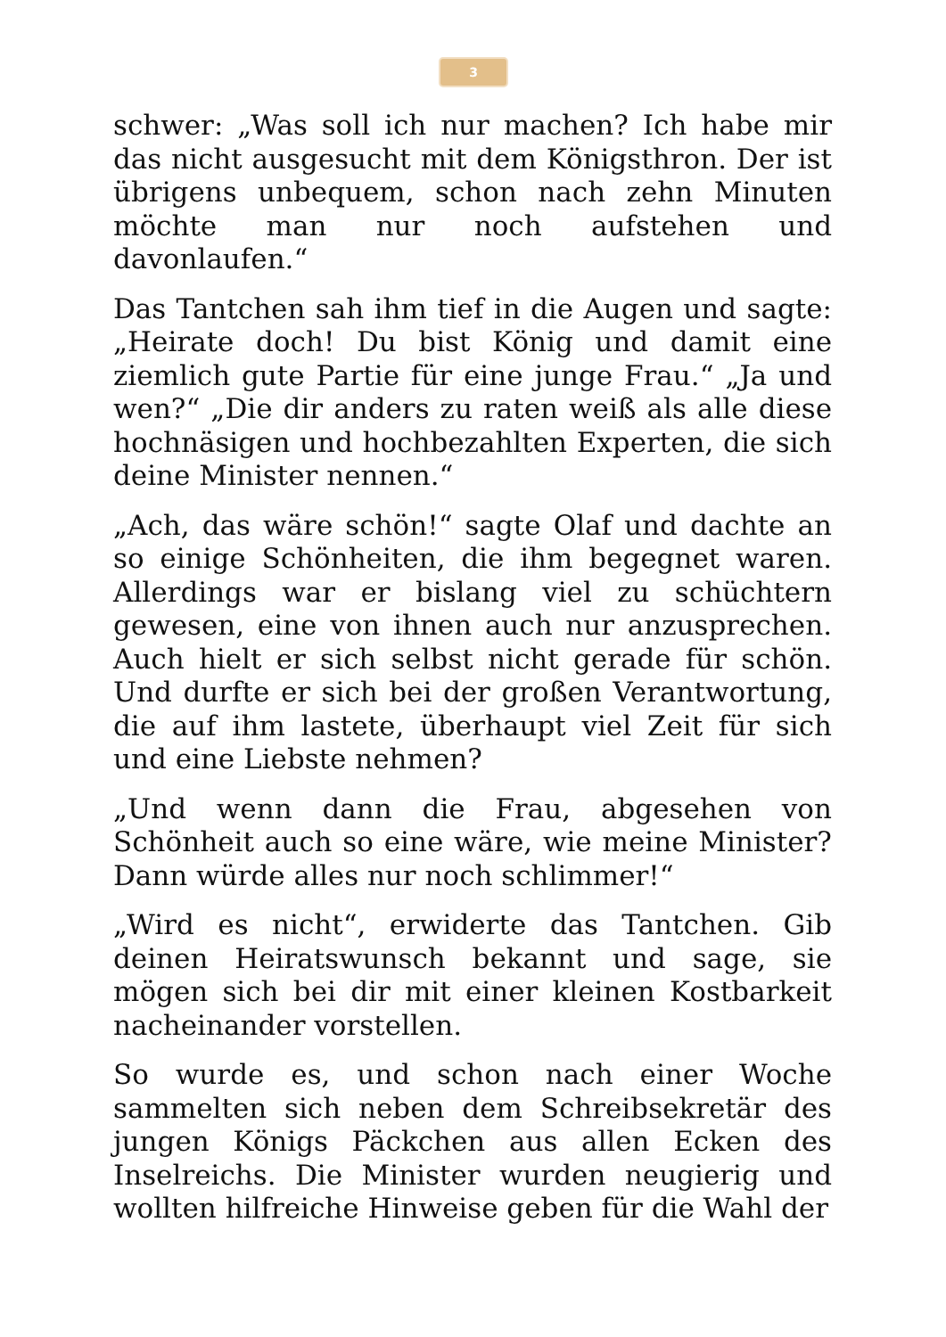3
schwer: „Was soll ich nur machen? Ich habe mir das nicht ausgesucht mit dem Königsthron. Der ist übrigens unbequem, schon nach zehn Minuten möchte man nur noch aufstehen und davonlaufen.“
Das Tantchen sah ihm tief in die Augen und sagte: „Heirate doch! Du bist König und damit eine ziemlich gute Partie für eine junge Frau.“ „Ja und wen?“ „Die dir anders zu raten weiß als alle diese hochnäsigen und hochbezahlten Experten, die sich deine Minister nennen.“
„Ach, das wäre schön!“ sagte Olaf und dachte an so einige Schönheiten, die ihm begegnet waren. Allerdings war er bislang viel zu schüchtern gewesen, eine von ihnen auch nur anzusprechen. Auch hielt er sich selbst nicht gerade für schön. Und durfte er sich bei der großen Verantwortung, die auf ihm lastete, überhaupt viel Zeit für sich und eine Liebste nehmen?
„Und wenn dann die Frau, abgesehen von Schönheit auch so eine wäre, wie meine Minister? Dann würde alles nur noch schlimmer!“
„Wird es nicht“, erwiderte das Tantchen. Gib deinen Heiratswunsch bekannt und sage, sie mögen sich bei dir mit einer kleinen Kostbarkeit nacheinander vorstellen.
So wurde es, und schon nach einer Woche sammelten sich neben dem Schreibsekretär des jungen Königs Päckchen aus allen Ecken des Inselreichs. Die Minister wurden neugierig und wollten hilfreiche Hinweise geben für die Wahl der